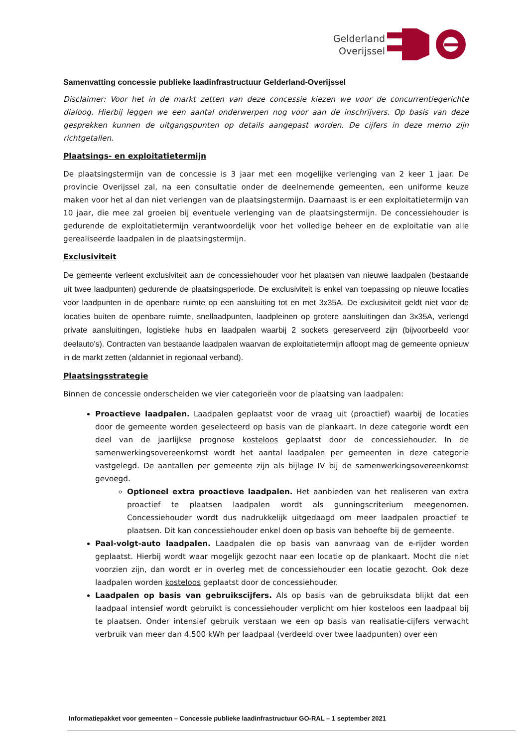Gelderland
Overijssel
Samenvatting concessie publieke laadinfrastructuur Gelderland-Overijssel
Disclaimer: Voor het in de markt zetten van deze concessie kiezen we voor de concurrentiegerichte dialoog. Hierbij leggen we een aantal onderwerpen nog voor aan de inschrijvers. Op basis van deze gesprekken kunnen de uitgangspunten op details aangepast worden. De cijfers in deze memo zijn richtgetallen.
Plaatsings- en exploitatietermijn
De plaatsingstermijn van de concessie is 3 jaar met een mogelijke verlenging van 2 keer 1 jaar. De provincie Overijssel zal, na een consultatie onder de deelnemende gemeenten, een uniforme keuze maken voor het al dan niet verlengen van de plaatsingstermijn. Daarnaast is er een exploitatietermijn van 10 jaar, die mee zal groeien bij eventuele verlenging van de plaatsingstermijn. De concessiehouder is gedurende de exploitatietermijn verantwoordelijk voor het volledige beheer en de exploitatie van alle gerealiseerde laadpalen in de plaatsingstermijn.
Exclusiviteit
De gemeente verleent exclusiviteit aan de concessiehouder voor het plaatsen van nieuwe laadpalen (bestaande uit twee laadpunten) gedurende de plaatsingsperiode. De exclusiviteit is enkel van toepassing op nieuwe locaties voor laadpunten in de openbare ruimte op een aansluiting tot en met 3x35A. De exclusiviteit geldt niet voor de locaties buiten de openbare ruimte, snellaadpunten, laadpleinen op grotere aansluitingen dan 3x35A, verlengd private aansluitingen, logistieke hubs en laadpalen waarbij 2 sockets gereserveerd zijn (bijvoorbeeld voor deelauto's). Contracten van bestaande laadpalen waarvan de exploitatietermijn afloopt mag de gemeente opnieuw in de markt zetten (aldanniet in regionaal verband).
Plaatsingsstrategie
Binnen de concessie onderscheiden we vier categorieën voor de plaatsing van laadpalen:
Proactieve laadpalen. Laadpalen geplaatst voor de vraag uit (proactief) waarbij de locaties door de gemeente worden geselecteerd op basis van de plankaart. In deze categorie wordt een deel van de jaarlijkse prognose kosteloos geplaatst door de concessiehouder. In de samenwerkingsovereenkomst wordt het aantal laadpalen per gemeenten in deze categorie vastgelegd. De aantallen per gemeente zijn als bijlage IV bij de samenwerkingsovereenkomst gevoegd.
Optioneel extra proactieve laadpalen. Het aanbieden van het realiseren van extra proactief te plaatsen laadpalen wordt als gunningscriterium meegenomen. Concessiehouder wordt dus nadrukkelijk uitgedaagd om meer laadpalen proactief te plaatsen. Dit kan concessiehouder enkel doen op basis van behoefte bij de gemeente.
Paal-volgt-auto laadpalen. Laadpalen die op basis van aanvraag van de e-rijder worden geplaatst. Hierbij wordt waar mogelijk gezocht naar een locatie op de plankaart. Mocht die niet voorzien zijn, dan wordt er in overleg met de concessiehouder een locatie gezocht. Ook deze laadpalen worden kosteloos geplaatst door de concessiehouder.
Laadpalen op basis van gebruikscijfers. Als op basis van de gebruiksdata blijkt dat een laadpaal intensief wordt gebruikt is concessiehouder verplicht om hier kosteloos een laadpaal bij te plaatsen. Onder intensief gebruik verstaan we een op basis van realisatie-cijfers verwacht verbruik van meer dan 4.500 kWh per laadpaal (verdeeld over twee laadpunten) over een
Informatiepakket voor gemeenten – Concessie publieke laadinfrastructuur GO-RAL – 1 september 2021